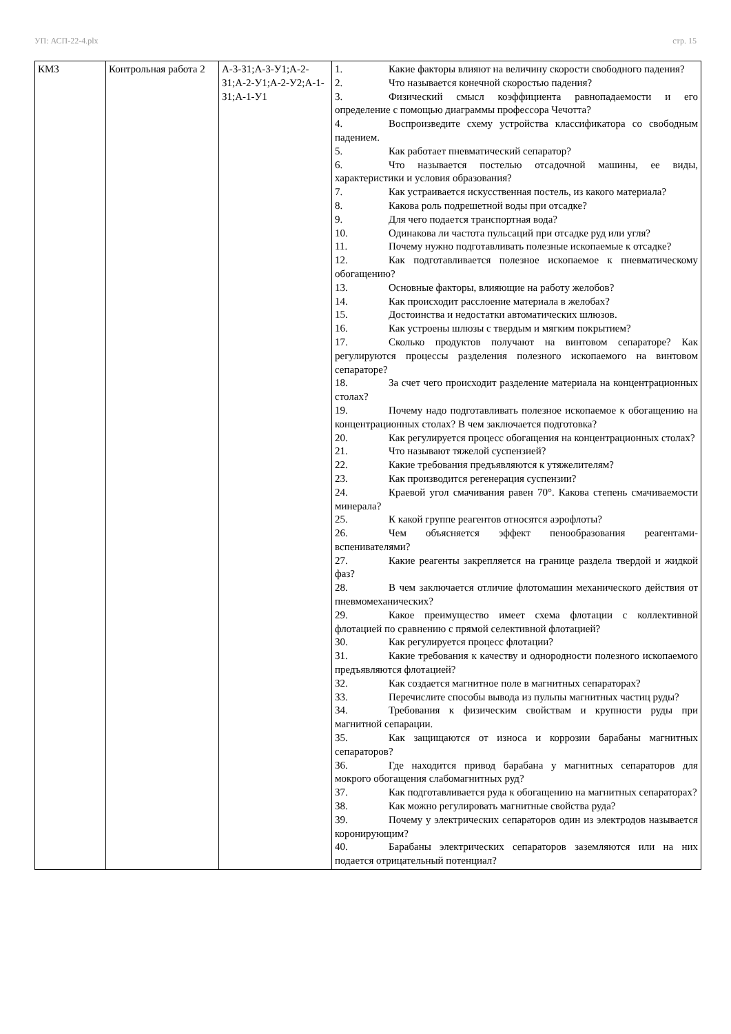УП: АСП-22-4.plx стр. 15
| КМ3 | Контрольная работа 2 | А-3-З1;А-3-У1;А-2-З1;А-2-У1;А-2-У2;А-1-З1;А-1-У1 | 1. Какие факторы влияют на величину скорости свободного падения? 2. Что называется конечной скоростью падения? 3. Физический смысл коэффициента равнопадаемости и его определение с помощью диаграммы профессора Чечотта? 4. Воспроизведите схему устройства классификатора со свободным падением. 5. Как работает пневматический сепаратор? 6. Что называется постелью отсадочной машины, ее виды, характеристики и условия образования? 7. Как устраивается искусственная постель, из какого материала? 8. Какова роль подрешетной воды при отсадке? 9. Для чего подается транспортная вода? 10. Одинакова ли частота пульсаций при отсадке руд или угля? 11. Почему нужно подготавливать полезные ископаемые к отсадке? 12. Как подготавливается полезное ископаемое к пневматическому обогащению? 13. Основные факторы, влияющие на работу желобов? 14. Как происходит расслоение материала в желобах? 15. Достоинства и недостатки автоматических шлюзов. 16. Как устроены шлюзы с твердым и мягким покрытием? 17. Сколько продуктов получают на винтовом сепараторе? Как регулируются процессы разделения полезного ископаемого на винтовом сепараторе? 18. За счет чего происходит разделение материала на концентрационных столах? 19. Почему надо подготавливать полезное ископаемое к обогащению на концентрационных столах? В чем заключается подготовка? 20. Как регулируется процесс обогащения на концентрационных столах? 21. Что называют тяжелой суспензией? 22. Какие требования предъявляются к утяжелителям? 23. Как производится регенерация суспензии? 24. Краевой угол смачивания равен 70°. Какова степень смачиваемости минерала? 25. К какой группе реагентов относятся аэрофлоты? 26. Чем объясняется эффект пенообразования реагентами-вспенивателями? 27. Какие реагенты закрепляется на границе раздела твердой и жидкой фаз? 28. В чем заключается отличие флотомашин механического действия от пневмомеханических? 29. Какое преимущество имеет схема флотации с коллективной флотацией по сравнению с прямой селективной флотацией? 30. Как регулируется процесс флотации? 31. Какие требования к качеству и однородности полезного ископаемого предъявляются флотацией? 32. Как создается магнитное поле в магнитных сепараторах? 33. Перечислите способы вывода из пульпы магнитных частиц руды? 34. Требования к физическим свойствам и крупности руды при магнитной сепарации. 35. Как защищаются от износа и коррозии барабаны магнитных сепараторов? 36. Где находится привод барабана у магнитных сепараторов для мокрого обогащения слабомагнитных руд? 37. Как подготавливается руда к обогащению на магнитных сепараторах? 38. Как можно регулировать магнитные свойства руда? 39. Почему у электрических сепараторов один из электродов называется коронирующим? 40. Барабаны электрических сепараторов заземляются или на них подается отрицательный потенциал? |